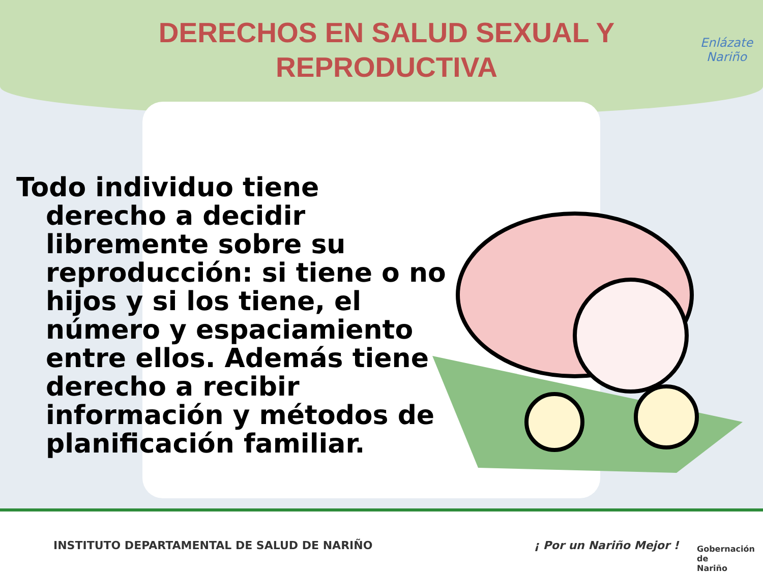DERECHOS EN SALUD SEXUAL Y REPRODUCTIVA
Enlázate
Nariño
Todo individuo tiene derecho a decidir libremente sobre su reproducción: si tiene o no hijos y si los tiene, el número y espaciamiento entre ellos. Además tiene derecho a recibir información y métodos de planificación familiar.
INSTITUTO DEPARTAMENTAL DE SALUD DE NARIÑO
¡ Por un Nariño Mejor !
Gobernación de
Nariño